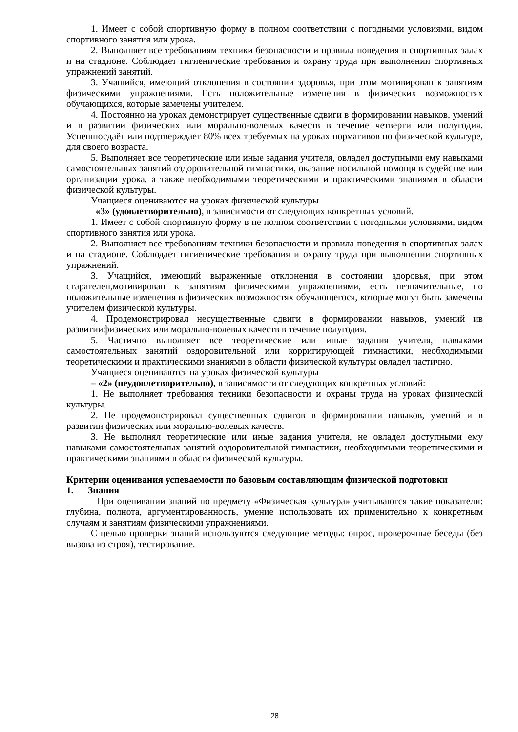1. Имеет с собой спортивную форму в полном соответствии с погодными условиями, видом спортивного занятия или урока.
2. Выполняет все требованиям техники безопасности и правила поведения в спортивных залах и на стадионе. Соблюдает гигиенические требования и охрану труда при выполнении спортивных упражнений занятий.
3. Учащийся, имеющий отклонения в состоянии здоровья, при этом мотивирован к занятиям физическими упражнениями. Есть положительные изменения в физических возможностях обучающихся, которые замечены учителем.
4. Постоянно на уроках демонстрирует существенные сдвиги в формировании навыков, умений и в развитии физических или морально-волевых качеств в течение четверти или полугодия. Успешносдаёт или подтверждает 80% всех требуемых на уроках нормативов по физической культуре, для своего возраста.
5. Выполняет все теоретические или иные задания учителя, овладел доступными ему навыками самостоятельных занятий оздоровительной гимнастики, оказание посильной помощи в судействе или организации урока, а также необходимыми теоретическими и практическими знаниями в области физической культуры.
Учащиеся оцениваются на уроках физической культуры
–«3» (удовлетворительно), в зависимости от следующих конкретных условий.
1. Имеет с собой спортивную форму в не полном соответствии с погодными условиями, видом спортивного занятия или урока.
2. Выполняет все требованиям техники безопасности и правила поведения в спортивных залах и на стадионе. Соблюдает гигиенические требования и охрану труда при выполнении спортивных упражнений.
3. Учащийся, имеющий выраженные отклонения в состоянии здоровья, при этом старателен,мотивирован к занятиям физическими упражнениями, есть незначительные, но положительные изменения в физических возможностях обучающегося, которые могут быть замечены учителем физической культуры.
4. Продемонстрировал несущественные сдвиги в формировании навыков, умений ив развитиифизических или морально-волевых качеств в течение полугодия.
5. Частично выполняет все теоретические или иные задания учителя, навыками самостоятельных занятий оздоровительной или корригирующей гимнастики, необходимыми теоретическими и практическими знаниями в области физической культуры овладел частично.
Учащиеся оцениваются на уроках физической культуры
– «2» (неудовлетворительно), в зависимости от следующих конкретных условий:
1. Не выполняет требования техники безопасности и охраны труда на уроках физической культуры.
2. Не продемонстрировал существенных сдвигов в формировании навыков, умений и в развитии физических или морально-волевых качеств.
3. Не выполнял теоретические или иные задания учителя, не овладел доступными ему навыками самостоятельных занятий оздоровительной гимнастики, необходимыми теоретическими и практическими знаниями в области физической культуры.
Критерии оценивания успеваемости по базовым составляющим физической подготовки
1. Знания
При оценивании знаний по предмету «Физическая культура» учитываются такие показатели: глубина, полнота, аргументированность, умение использовать их применительно к конкретным случаям и занятиям физическими упражнениями.
С целью проверки знаний используются следующие методы: опрос, проверочные беседы (без вызова из строя), тестирование.
28